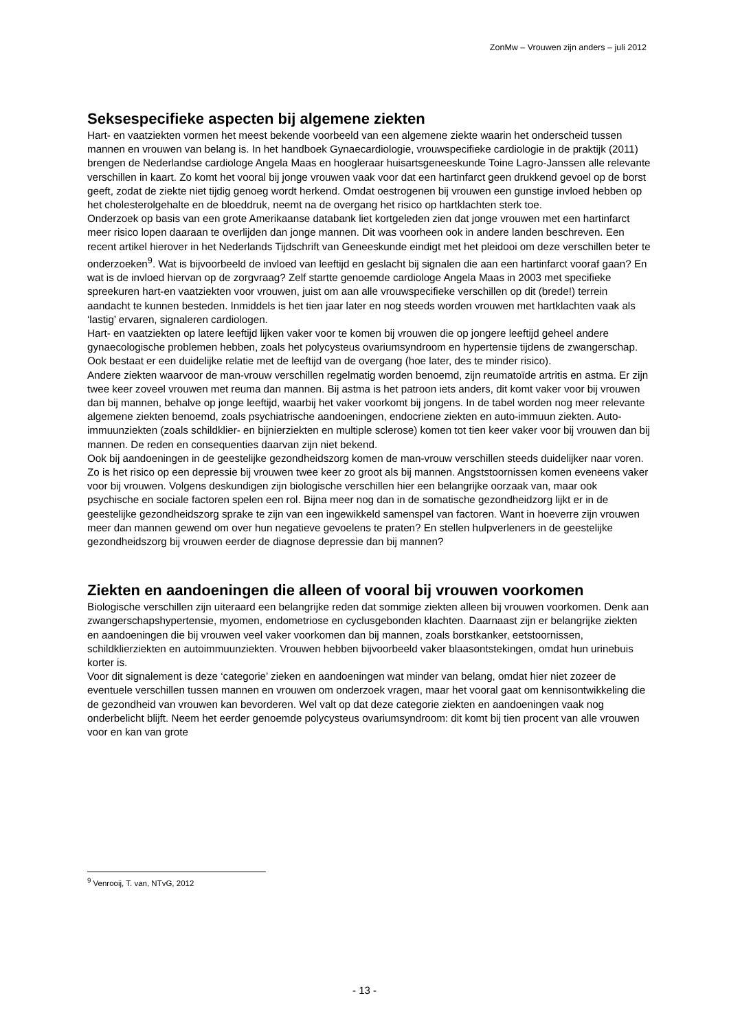ZonMw – Vrouwen zijn anders – juli 2012
Seksespecifieke aspecten bij algemene ziekten
Hart- en vaatziekten vormen het meest bekende voorbeeld van een algemene ziekte waarin het onderscheid tussen mannen en vrouwen van belang is. In het handboek Gynaecardiologie, vrouwspecifieke cardiologie in de praktijk (2011) brengen de Nederlandse cardiologe Angela Maas en hoogleraar huisartsgeneeskunde Toine Lagro-Janssen alle relevante verschillen in kaart. Zo komt het vooral bij jonge vrouwen vaak voor dat een hartinfarct geen drukkend gevoel op de borst geeft, zodat de ziekte niet tijdig genoeg wordt herkend. Omdat oestrogenen bij vrouwen een gunstige invloed hebben op het cholesterolgehalte en de bloeddruk, neemt na de overgang het risico op hartklachten sterk toe.
Onderzoek op basis van een grote Amerikaanse databank liet kortgeleden zien dat jonge vrouwen met een hartinfarct meer risico lopen daaraan te overlijden dan jonge mannen. Dit was voorheen ook in andere landen beschreven. Een recent artikel hierover in het Nederlands Tijdschrift van Geneeskunde eindigt met het pleidooi om deze verschillen beter te onderzoeken<sup>9</sup>. Wat is bijvoorbeeld de invloed van leeftijd en geslacht bij signalen die aan een hartinfarct vooraf gaan? En wat is de invloed hiervan op de zorgvraag? Zelf startte genoemde cardiologe Angela Maas in 2003 met specifieke spreekuren hart-en vaatziekten voor vrouwen, juist om aan alle vrouwspecifieke verschillen op dit (brede!) terrein aandacht te kunnen besteden. Inmiddels is het tien jaar later en nog steeds worden vrouwen met hartklachten vaak als ‘lastig’ ervaren, signaleren cardiologen.
Hart- en vaatziekten op latere leeftijd lijken vaker voor te komen bij vrouwen die op jongere leeftijd geheel andere gynaecologische problemen hebben, zoals het polycysteus ovariumsyndroom en hypertensie tijdens de zwangerschap. Ook bestaat er een duidelijke relatie met de leeftijd van de overgang (hoe later, des te minder risico).
Andere ziekten waarvoor de man-vrouw verschillen regelmatig worden benoemd, zijn reumatoïde artritis en astma. Er zijn twee keer zoveel vrouwen met reuma dan mannen. Bij astma is het patroon iets anders, dit komt vaker voor bij vrouwen dan bij mannen, behalve op jonge leeftijd, waarbij het vaker voorkomt bij jongens. In de tabel worden nog meer relevante algemene ziekten benoemd, zoals psychiatrische aandoeningen, endocriene ziekten en auto-immuun ziekten. Auto-immuunziekten (zoals schildklier- en bijnierziekten en multiple sclerose) komen tot tien keer vaker voor bij vrouwen dan bij mannen. De reden en consequenties daarvan zijn niet bekend.
Ook bij aandoeningen in de geestelijke gezondheidszorg komen de man-vrouw verschillen steeds duidelijker naar voren. Zo is het risico op een depressie bij vrouwen twee keer zo groot als bij mannen. Angststoornissen komen eveneens vaker voor bij vrouwen. Volgens deskundigen zijn biologische verschillen hier een belangrijke oorzaak van, maar ook psychische en sociale factoren spelen een rol. Bijna meer nog dan in de somatische gezondheidzorg lijkt er in de geestelijke gezondheidszorg sprake te zijn van een ingewikkeld samenspel van factoren. Want in hoeverre zijn vrouwen meer dan mannen gewend om over hun negatieve gevoelens te praten? En stellen hulpverleners in de geestelijke gezondheidszorg bij vrouwen eerder de diagnose depressie dan bij mannen?
Ziekten en aandoeningen die alleen of vooral bij vrouwen voorkomen
Biologische verschillen zijn uiteraard een belangrijke reden dat sommige ziekten alleen bij vrouwen voorkomen. Denk aan zwangerschapshypertensie, myomen, endometriose en cyclusgebonden klachten. Daarnaast zijn er belangrijke ziekten en aandoeningen die bij vrouwen veel vaker voorkomen dan bij mannen, zoals borstkanker, eetstoornissen, schildklierziekten en autoimmuunziekten. Vrouwen hebben bijvoorbeeld vaker blaasontstekingen, omdat hun urinebuis korter is.
Voor dit signalement is deze ‘categorie’ zieken en aandoeningen wat minder van belang, omdat hier niet zozeer de eventuele verschillen tussen mannen en vrouwen om onderzoek vragen, maar het vooral gaat om kennisontwikkeling die de gezondheid van vrouwen kan bevorderen. Wel valt op dat deze categorie ziekten en aandoeningen vaak nog onderbelicht blijft. Neem het eerder genoemde polycysteus ovariumsyndroom: dit komt bij tien procent van alle vrouwen voor en kan van grote
<sup>9</sup> Venrooij, T. van, NTvG, 2012
- 13 -